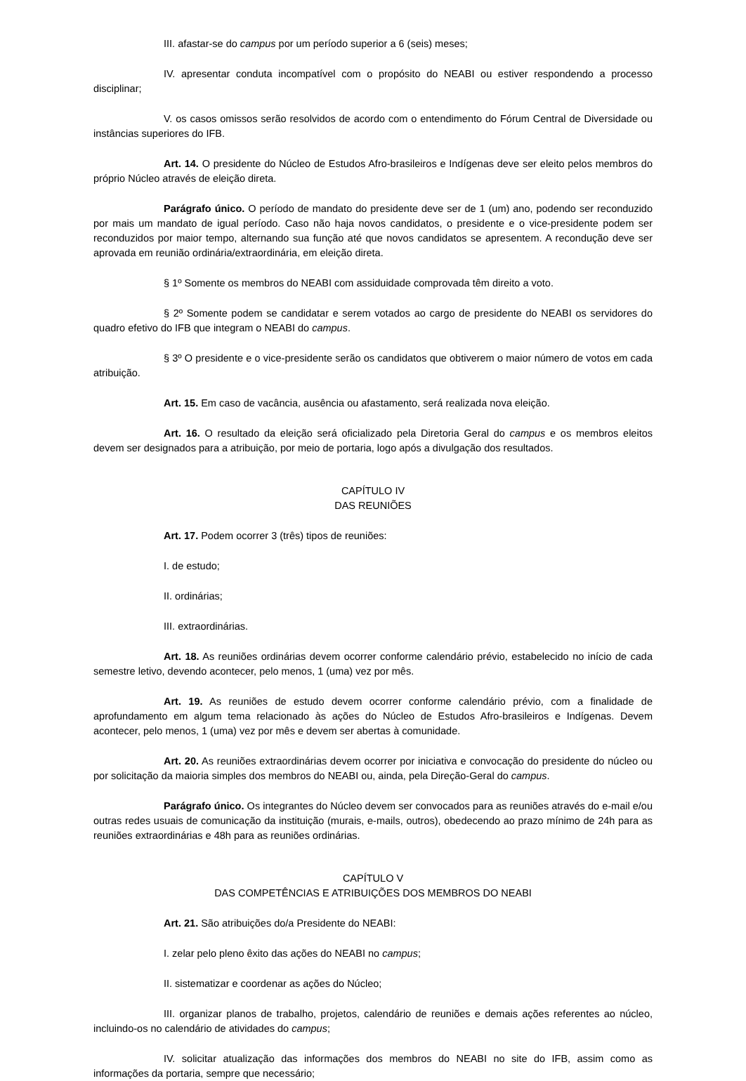III. afastar-se do campus por um período superior a 6 (seis) meses;
IV. apresentar conduta incompatível com o propósito do NEABI ou estiver respondendo a processo disciplinar;
V. os casos omissos serão resolvidos de acordo com o entendimento do Fórum Central de Diversidade ou instâncias superiores do IFB.
Art. 14. O presidente do Núcleo de Estudos Afro-brasileiros e Indígenas deve ser eleito pelos membros do próprio Núcleo através de eleição direta.
Parágrafo único. O período de mandato do presidente deve ser de 1 (um) ano, podendo ser reconduzido por mais um mandato de igual período. Caso não haja novos candidatos, o presidente e o vice-presidente podem ser reconduzidos por maior tempo, alternando sua função até que novos candidatos se apresentem. A recondução deve ser aprovada em reunião ordinária/extraordinária, em eleição direta.
§ 1º Somente os membros do NEABI com assiduidade comprovada têm direito a voto.
§ 2º Somente podem se candidatar e serem votados ao cargo de presidente do NEABI os servidores do quadro efetivo do IFB que integram o NEABI do campus.
§ 3º O presidente e o vice-presidente serão os candidatos que obtiverem o maior número de votos em cada atribuição.
Art. 15. Em caso de vacância, ausência ou afastamento, será realizada nova eleição.
Art. 16. O resultado da eleição será oficializado pela Diretoria Geral do campus e os membros eleitos devem ser designados para a atribuição, por meio de portaria, logo após a divulgação dos resultados.
CAPÍTULO IV
DAS REUNIÕES
Art. 17. Podem ocorrer 3 (três) tipos de reuniões:
I. de estudo;
II. ordinárias;
III. extraordinárias.
Art. 18. As reuniões ordinárias devem ocorrer conforme calendário prévio, estabelecido no início de cada semestre letivo, devendo acontecer, pelo menos, 1 (uma) vez por mês.
Art. 19. As reuniões de estudo devem ocorrer conforme calendário prévio, com a finalidade de aprofundamento em algum tema relacionado às ações do Núcleo de Estudos Afro-brasileiros e Indígenas. Devem acontecer, pelo menos, 1 (uma) vez por mês e devem ser abertas à comunidade.
Art. 20. As reuniões extraordinárias devem ocorrer por iniciativa e convocação do presidente do núcleo ou por solicitação da maioria simples dos membros do NEABI ou, ainda, pela Direção-Geral do campus.
Parágrafo único. Os integrantes do Núcleo devem ser convocados para as reuniões através do e-mail e/ou outras redes usuais de comunicação da instituição (murais, e-mails, outros), obedecendo ao prazo mínimo de 24h para as reuniões extraordinárias e 48h para as reuniões ordinárias.
CAPÍTULO V
DAS COMPETÊNCIAS E ATRIBUIÇÕES DOS MEMBROS DO NEABI
Art. 21. São atribuições do/a Presidente do NEABI:
I. zelar pelo pleno êxito das ações do NEABI no campus;
II. sistematizar e coordenar as ações do Núcleo;
III. organizar planos de trabalho, projetos, calendário de reuniões e demais ações referentes ao núcleo, incluindo-os no calendário de atividades do campus;
IV. solicitar atualização das informações dos membros do NEABI no site do IFB, assim como as informações da portaria, sempre que necessário;